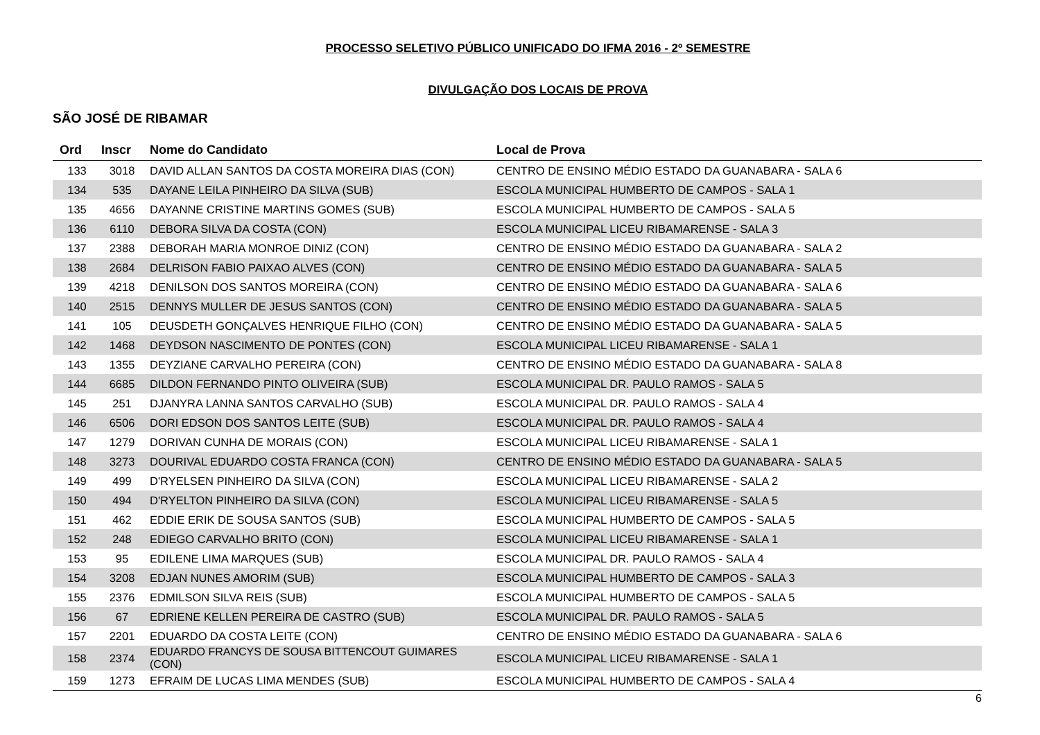PROCESSO SELETIVO PÚBLICO UNIFICADO DO IFMA 2016 - 2º SEMESTRE
DIVULGAÇÃO DOS LOCAIS DE PROVA
SÃO JOSÉ DE RIBAMAR
| Ord | Inscr | Nome do Candidato | Local de Prova |
| --- | --- | --- | --- |
| 133 | 3018 | DAVID ALLAN SANTOS DA COSTA MOREIRA DIAS (CON) | CENTRO DE ENSINO MÉDIO ESTADO DA GUANABARA - SALA 6 |
| 134 | 535 | DAYANE LEILA PINHEIRO DA SILVA (SUB) | ESCOLA MUNICIPAL HUMBERTO DE CAMPOS - SALA 1 |
| 135 | 4656 | DAYANNE CRISTINE MARTINS GOMES (SUB) | ESCOLA MUNICIPAL HUMBERTO DE CAMPOS - SALA 5 |
| 136 | 6110 | DEBORA SILVA DA COSTA (CON) | ESCOLA MUNICIPAL LICEU RIBAMARENSE - SALA 3 |
| 137 | 2388 | DEBORAH MARIA MONROE DINIZ (CON) | CENTRO DE ENSINO MÉDIO ESTADO DA GUANABARA - SALA 2 |
| 138 | 2684 | DELRISON FABIO PAIXAO ALVES (CON) | CENTRO DE ENSINO MÉDIO ESTADO DA GUANABARA - SALA 5 |
| 139 | 4218 | DENILSON DOS SANTOS MOREIRA (CON) | CENTRO DE ENSINO MÉDIO ESTADO DA GUANABARA - SALA 6 |
| 140 | 2515 | DENNYS MULLER DE JESUS SANTOS (CON) | CENTRO DE ENSINO MÉDIO ESTADO DA GUANABARA - SALA 5 |
| 141 | 105 | DEUSDETH GONÇALVES HENRIQUE FILHO (CON) | CENTRO DE ENSINO MÉDIO ESTADO DA GUANABARA - SALA 5 |
| 142 | 1468 | DEYDSON NASCIMENTO DE PONTES (CON) | ESCOLA MUNICIPAL LICEU RIBAMARENSE - SALA 1 |
| 143 | 1355 | DEYZIANE CARVALHO PEREIRA (CON) | CENTRO DE ENSINO MÉDIO ESTADO DA GUANABARA - SALA 8 |
| 144 | 6685 | DILDON FERNANDO PINTO OLIVEIRA (SUB) | ESCOLA MUNICIPAL DR. PAULO RAMOS - SALA 5 |
| 145 | 251 | DJANYRA LANNA SANTOS CARVALHO (SUB) | ESCOLA MUNICIPAL DR. PAULO RAMOS - SALA 4 |
| 146 | 6506 | DORI EDSON DOS SANTOS LEITE (SUB) | ESCOLA MUNICIPAL DR. PAULO RAMOS - SALA 4 |
| 147 | 1279 | DORIVAN CUNHA DE MORAIS (CON) | ESCOLA MUNICIPAL LICEU RIBAMARENSE - SALA 1 |
| 148 | 3273 | DOURIVAL EDUARDO COSTA FRANCA (CON) | CENTRO DE ENSINO MÉDIO ESTADO DA GUANABARA - SALA 5 |
| 149 | 499 | D'RYELSEN PINHEIRO DA SILVA (CON) | ESCOLA MUNICIPAL LICEU RIBAMARENSE - SALA 2 |
| 150 | 494 | D'RYELTON PINHEIRO DA SILVA (CON) | ESCOLA MUNICIPAL LICEU RIBAMARENSE - SALA 5 |
| 151 | 462 | EDDIE ERIK DE SOUSA SANTOS (SUB) | ESCOLA MUNICIPAL HUMBERTO DE CAMPOS - SALA 5 |
| 152 | 248 | EDIEGO CARVALHO BRITO (CON) | ESCOLA MUNICIPAL LICEU RIBAMARENSE - SALA 1 |
| 153 | 95 | EDILENE LIMA MARQUES (SUB) | ESCOLA MUNICIPAL DR. PAULO RAMOS - SALA 4 |
| 154 | 3208 | EDJAN NUNES AMORIM (SUB) | ESCOLA MUNICIPAL HUMBERTO DE CAMPOS - SALA 3 |
| 155 | 2376 | EDMILSON SILVA REIS (SUB) | ESCOLA MUNICIPAL HUMBERTO DE CAMPOS - SALA 5 |
| 156 | 67 | EDRIENE KELLEN PEREIRA DE CASTRO (SUB) | ESCOLA MUNICIPAL DR. PAULO RAMOS - SALA 5 |
| 157 | 2201 | EDUARDO DA COSTA LEITE (CON) | CENTRO DE ENSINO MÉDIO ESTADO DA GUANABARA - SALA 6 |
| 158 | 2374 | EDUARDO FRANCYS DE SOUSA BITTENCOUT GUIMARES (CON) | ESCOLA MUNICIPAL LICEU RIBAMARENSE - SALA 1 |
| 159 | 1273 | EFRAIM DE LUCAS LIMA MENDES (SUB) | ESCOLA MUNICIPAL HUMBERTO DE CAMPOS - SALA 4 |
6